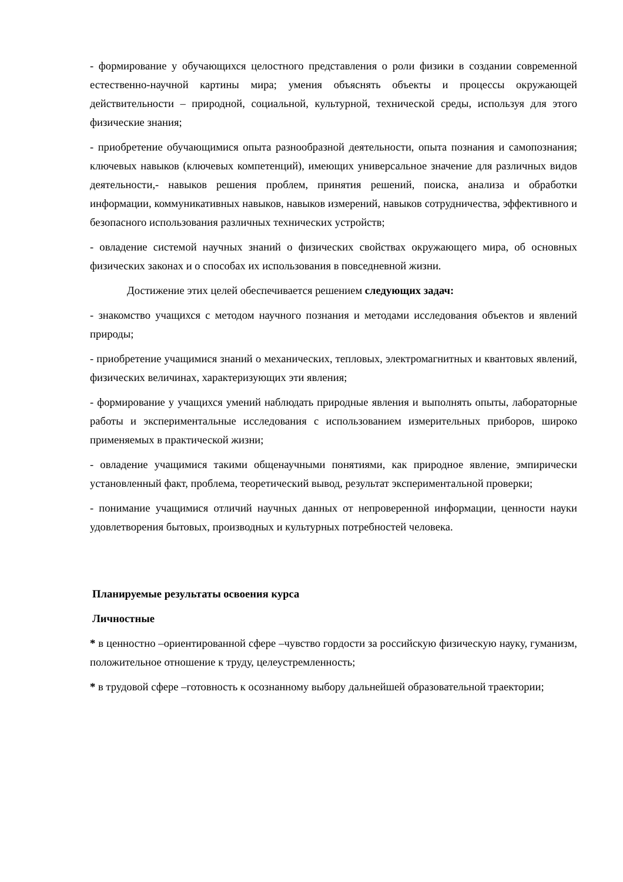- формирование у обучающихся целостного представления о роли физики в создании современной естественно-научной картины мира; умения объяснять объекты и процессы окружающей действительности – природной, социальной, культурной, технической среды, используя для этого физические знания;
- приобретение обучающимися опыта разнообразной деятельности, опыта познания и самопознания; ключевых навыков (ключевых компетенций), имеющих универсальное значение для различных видов деятельности,- навыков решения проблем, принятия решений, поиска, анализа и обработки информации, коммуникативных навыков, навыков измерений, навыков сотрудничества, эффективного и безопасного использования различных технических устройств;
- овладение системой научных знаний о физических свойствах окружающего мира, об основных физических законах и о способах их использования в повседневной жизни.
Достижение этих целей обеспечивается решением следующих задач:
- знакомство учащихся с методом научного познания и методами исследования объектов и явлений природы;
- приобретение учащимися знаний о механических, тепловых, электромагнитных и квантовых явлений, физических величинах, характеризующих эти явления;
- формирование у учащихся умений наблюдать природные явления и выполнять опыты, лабораторные работы и экспериментальные исследования с использованием измерительных приборов, широко применяемых в практической жизни;
- овладение учащимися такими общенаучными понятиями, как природное явление, эмпирически установленный факт, проблема, теоретический вывод, результат экспериментальной проверки;
- понимание учащимися отличий научных данных от непроверенной информации, ценности науки удовлетворения бытовых, производных и культурных потребностей человека.
Планируемые результаты освоения курса
Личностные
* в ценностно –ориентированной сфере –чувство гордости за российскую физическую науку, гуманизм, положительное отношение к труду, целеустремленность;
* в трудовой сфере –готовность к осознанному выбору дальнейшей образовательной траектории;